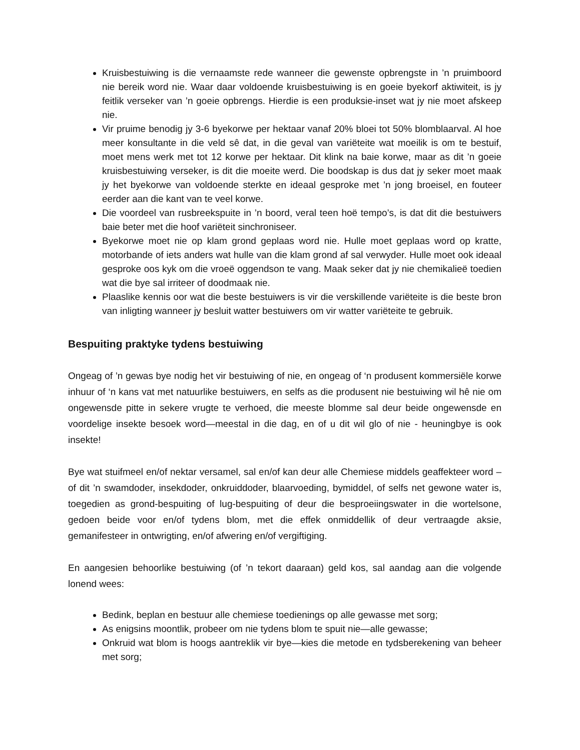Kruisbestuiwing is die vernaamste rede wanneer die gewenste opbrengste in ’n pruimboord nie bereik word nie. Waar daar voldoende kruisbestuiwing is en goeie byekorf aktiwiteit, is jy feitlik verseker van ’n goeie opbrengs. Hierdie is een produksie-inset wat jy nie moet afskeep nie.
Vir pruime benodig jy 3-6 byekorwe per hektaar vanaf 20% bloei tot 50% blomblaarval. Al hoe meer konsultante in die veld sê dat, in die geval van variëteite wat moeilik is om te bestuif, moet mens werk met tot 12 korwe per hektaar. Dit klink na baie korwe, maar as dit ’n goeie kruisbestuiwing verseker, is dit die moeite werd. Die boodskap is dus dat jy seker moet maak jy het byekorwe van voldoende sterkte en ideaal gesproke met ’n jong broeisel, en fouteer eerder aan die kant van te veel korwe.
Die voordeel van rusbreekspuite in ’n boord, veral teen hoë tempo’s, is dat dit die bestuiwers baie beter met die hoof variëteit sinchroniseer.
Byekorwe moet nie op klam grond geplaas word nie. Hulle moet geplaas word op kratte, motorbande of iets anders wat hulle van die klam grond af sal verwyder. Hulle moet ook ideaal gesproke oos kyk om die vroeë oggendson te vang. Maak seker dat jy nie chemikalieë toedien wat die bye sal irriteer of doodmaak nie.
Plaaslike kennis oor wat die beste bestuiwers is vir die verskillende variëteite is die beste bron van inligting wanneer jy besluit watter bestuiwers om vir watter variëteite te gebruik.
Bespuiting praktyke tydens bestuiwing
Ongeag of ’n gewas bye nodig het vir bestuiwing of nie, en ongeag of ‘n produsent kommersiële korwe inhuur of ‘n kans vat met natuurlike bestuiwers, en selfs as die produsent nie bestuiwing wil hê nie om ongewensde pitte in sekere vrugte te verhoed, die meeste blomme sal deur beide ongewensde en voordelige insekte besoek word—meestal in die dag, en of u dit wil glo of nie - heuningbye is ook insekte!
Bye wat stuifmeel en/of nektar versamel, sal en/of kan deur alle Chemiese middels geaffekteer word –of dit ’n swamdoder, insekdoder, onkruiddoder, blaarvoeding, bymiddel, of selfs net gewone water is, toegedien as grond-bespuiting of lug-bespuiting of deur die besproeiingswater in die wortelsone, gedoen beide voor en/of tydens blom, met die effek onmiddellik of deur vertraagde aksie, gemanifesteer in ontwrigting, en/of afwering en/of vergiftiging.
En aangesien behoorlike bestuiwing (of ’n tekort daaraan) geld kos, sal aandag aan die volgende lonend wees:
Bedink, beplan en bestuur alle chemiese toedienings op alle gewasse met sorg;
As enigsins moontlik, probeer om nie tydens blom te spuit nie—alle gewasse;
Onkruid wat blom is hoogs aantreklik vir bye—kies die metode en tydsberekening van beheer met sorg;